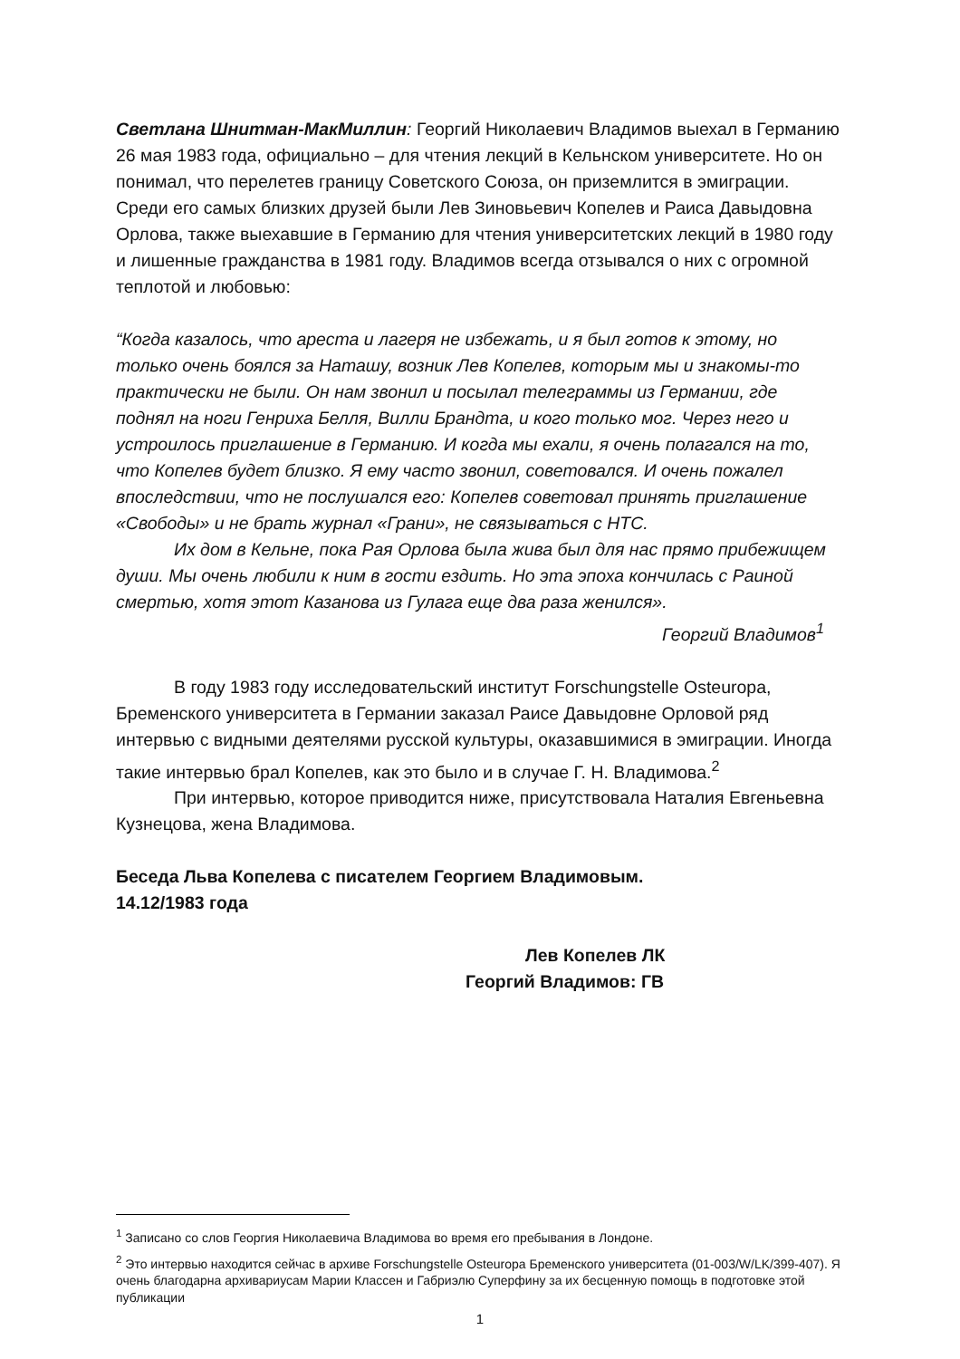Светлана Шнитман-МакМиллин: Георгий Николаевич Владимов выехал в Германию 26 мая 1983 года, официально – для чтения лекций в Кельнском университете. Но он понимал, что перелетев границу Советского Союза, он приземлится в эмиграции. Среди его самых близких друзей были Лев Зиновьевич Копелев и Раиса Давыдовна Орлова, также выехавшие в Германию для чтения университетских лекций в 1980 году и лишенные гражданства в 1981 году. Владимов всегда отзывался о них с огромной теплотой и любовью:
“Когда казалось, что ареста и лагеря не избежать, и я был готов к этому, но только очень боялся за Наташу, возник Лев Копелев, которым мы и знакомы-то практически не были. Он нам звонил и посылал телеграммы из Германии, где поднял на ноги Генриха Белля, Вилли Брандта, и кого только мог. Через него и устроилось приглашение в Германию. И когда мы ехали, я очень полагался на то, что Копелев будет близко. Я ему часто звонил, советовался. И очень пожалел впоследствии, что не послушался его: Копелев советовал принять приглашение «Свободы» и не брать журнал «Грани», не связываться с НТС.
Их дом в Кельне, пока Рая Орлова была жива был для нас прямо прибежищем души. Мы очень любили к ним в гости ездить. Но эта эпоха кончилась с Раиной смертью, хотя этот Казанова из Гулага еще два раза женился».
Георгий Владимов<sup>1</sup>
В году 1983 году исследовательский институт Forschungstelle Osteuropa, Бременского университета в Германии заказал Раисе Давыдовне Орловой ряд интервью с видными деятелями русской культуры, оказавшимися в эмиграции. Иногда такие интервью брал Копелев, как это было и в случае Г. Н. Владимова.<sup>2</sup>
При интервью, которое приводится ниже, присутствовала Наталия Евгеньевна Кузнецова, жена Владимова.
Беседа Льва Копелева с писателем Георгием Владимовым.
14.12/1983 года
Лев Копелев ЛК
Георгий Владимов: ГВ
<sup>1</sup> Записано со слов Георгия Николаевича Владимова во время его пребывания в Лондоне.
<sup>2</sup> Это интервью находится сейчас в архиве Forschungstelle Osteuropa Бременского университета (01-003/W/LK/399-407). Я очень благодарна архивариусам Марии Классен и Габриэлю Суперфину за их бесценную помощь в подготовке этой публикации
1